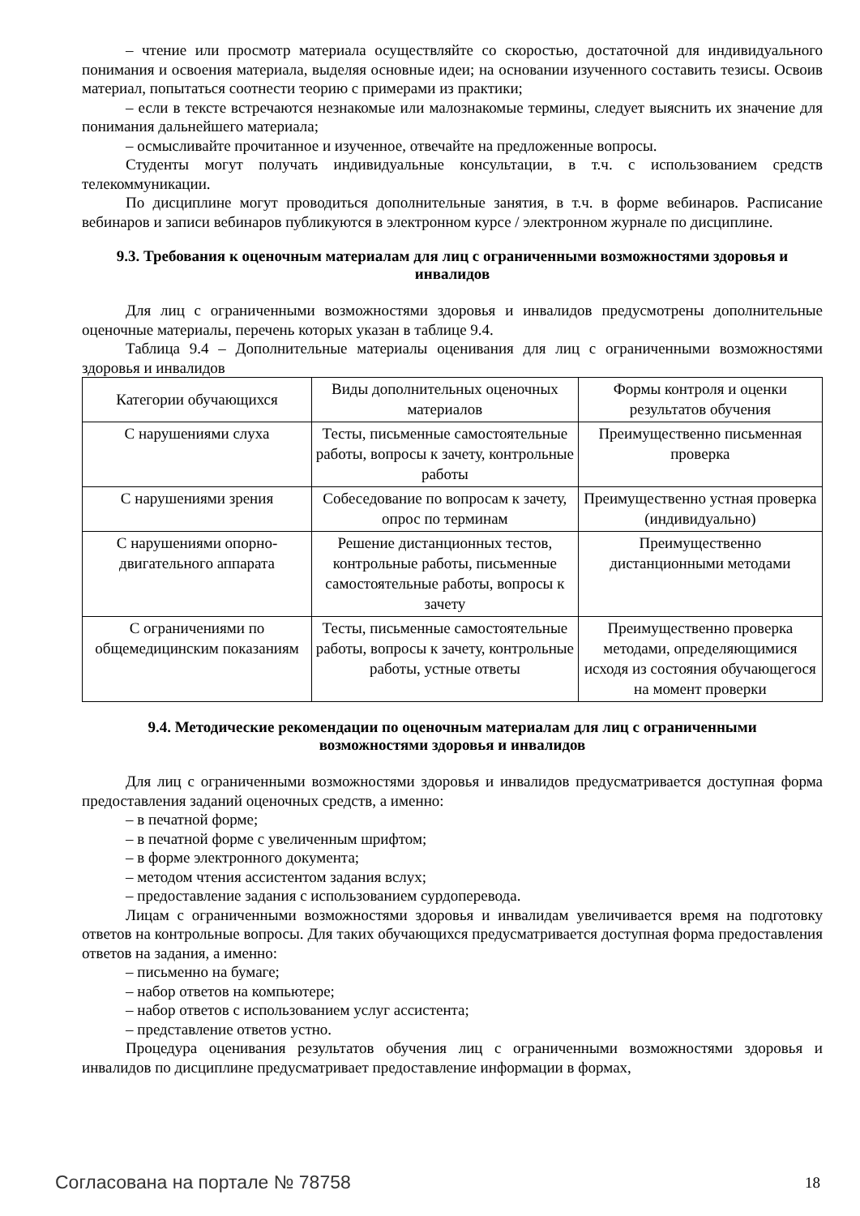– чтение или просмотр материала осуществляйте со скоростью, достаточной для индивидуального понимания и освоения материала, выделяя основные идеи; на основании изученного составить тезисы. Освоив материал, попытаться соотнести теорию с примерами из практики;
– если в тексте встречаются незнакомые или малознакомые термины, следует выяснить их значение для понимания дальнейшего материала;
– осмысливайте прочитанное и изученное, отвечайте на предложенные вопросы.
Студенты могут получать индивидуальные консультации, в т.ч. с использованием средств телекоммуникации.
По дисциплине могут проводиться дополнительные занятия, в т.ч. в форме вебинаров. Расписание вебинаров и записи вебинаров публикуются в электронном курсе / электронном журнале по дисциплине.
9.3. Требования к оценочным материалам для лиц с ограниченными возможностями здоровья и инвалидов
Для лиц с ограниченными возможностями здоровья и инвалидов предусмотрены дополнительные оценочные материалы, перечень которых указан в таблице 9.4.
Таблица 9.4 – Дополнительные материалы оценивания для лиц с ограниченными возможностями здоровья и инвалидов
| Категории обучающихся | Виды дополнительных оценочных материалов | Формы контроля и оценки результатов обучения |
| С нарушениями слуха | Тесты, письменные самостоятельные работы, вопросы к зачету, контрольные работы | Преимущественно письменная проверка |
| С нарушениями зрения | Собеседование по вопросам к зачету, опрос по терминам | Преимущественно устная проверка (индивидуально) |
| С нарушениями опорно-двигательного аппарата | Решение дистанционных тестов, контрольные работы, письменные самостоятельные работы, вопросы к зачету | Преимущественно дистанционными методами |
| С ограничениями по общемедицинским показаниям | Тесты, письменные самостоятельные работы, вопросы к зачету, контрольные работы, устные ответы | Преимущественно проверка методами, определяющимися исходя из состояния обучающегося на момент проверки |
9.4. Методические рекомендации по оценочным материалам для лиц с ограниченными возможностями здоровья и инвалидов
Для лиц с ограниченными возможностями здоровья и инвалидов предусматривается доступная форма предоставления заданий оценочных средств, а именно:
– в печатной форме;
– в печатной форме с увеличенным шрифтом;
– в форме электронного документа;
– методом чтения ассистентом задания вслух;
– предоставление задания с использованием сурдоперевода.
Лицам с ограниченными возможностями здоровья и инвалидам увеличивается время на подготовку ответов на контрольные вопросы. Для таких обучающихся предусматривается доступная форма предоставления ответов на задания, а именно:
– письменно на бумаге;
– набор ответов на компьютере;
– набор ответов с использованием услуг ассистента;
– представление ответов устно.
Процедура оценивания результатов обучения лиц с ограниченными возможностями здоровья и инвалидов по дисциплине предусматривает предоставление информации в формах,
Согласована на портале № 78758 18